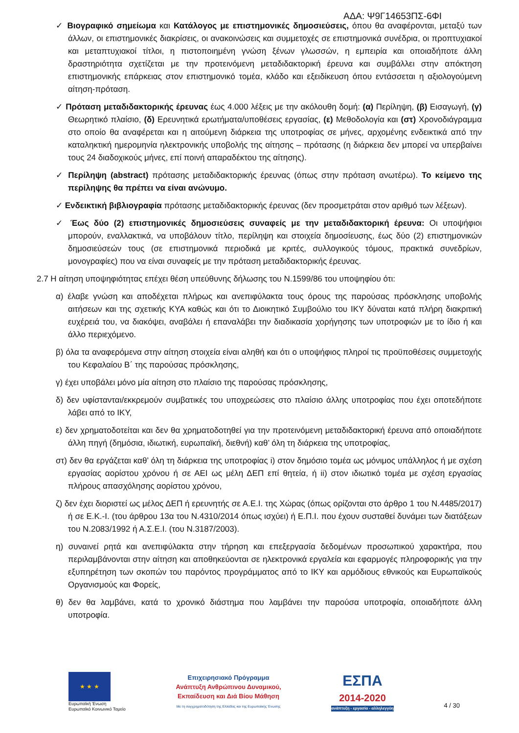ΑΔΑ: Ψ9Γ14653ΠΣ-6ΦΙ
✓ Βιογραφικό σημείωμα και Κατάλογος με επιστημονικές δημοσιεύσεις, όπου θα αναφέρονται, μεταξύ των άλλων, οι επιστημονικές διακρίσεις, οι ανακοινώσεις και συμμετοχές σε επιστημονικά συνέδρια, οι προπτυχιακοί και μεταπτυχιακοί τίτλοι, η πιστοποιημένη γνώση ξένων γλωσσών, η εμπειρία και οποιαδήποτε άλλη δραστηριότητα σχετίζεται με την προτεινόμενη μεταδιδακτορική έρευνα και συμβάλλει στην απόκτηση επιστημονικής επάρκειας στον επιστημονικό τομέα, κλάδο και εξειδίκευση όπου εντάσσεται η αξιολογούμενη αίτηση-πρόταση.
✓ Πρόταση μεταδιδακτορικής έρευνας έως 4.000 λέξεις με την ακόλουθη δομή: (α) Περίληψη, (β) Εισαγωγή, (γ) Θεωρητικό πλαίσιο, (δ) Ερευνητικά ερωτήματα/υποθέσεις εργασίας, (ε) Μεθοδολογία και (στ) Χρονοδιάγραμμα στο οποίο θα αναφέρεται και η αιτούμενη διάρκεια της υποτροφίας σε μήνες, αρχομένης ενδεικτικά από την καταληκτική ημερομηνία ηλεκτρονικής υποβολής της αίτησης – πρότασης (η διάρκεια δεν μπορεί να υπερβαίνει τους 24 διαδοχικούς μήνες, επί ποινή απαραδέκτου της αίτησης).
✓ Περίληψη (abstract) πρότασης μεταδιδακτορικής έρευνας (όπως στην πρόταση ανωτέρω). Το κείμενο της περίληψης θα πρέπει να είναι ανώνυμο.
✓ Ενδεικτική βιβλιογραφία πρότασης μεταδιδακτορικής έρευνας (δεν προσμετράται στον αριθμό των λέξεων).
✓ Έως δύο (2) επιστημονικές δημοσιεύσεις συναφείς με την μεταδιδακτορική έρευνα: Οι υποψήφιοι μπορούν, εναλλακτικά, να υποβάλουν τίτλο, περίληψη και στοιχεία δημοσίευσης, έως δύο (2) επιστημονικών δημοσιεύσεών τους (σε επιστημονικά περιοδικά με κριτές, συλλογικούς τόμους, πρακτικά συνεδρίων, μονογραφίες) που να είναι συναφείς με την πρόταση μεταδιδακτορικής έρευνας.
2.7 Η αίτηση υποψηφιότητας επέχει θέση υπεύθυνης δήλωσης του Ν.1599/86 του υποψηφίου ότι:
α) έλαβε γνώση και αποδέχεται πλήρως και ανεπιφύλακτα τους όρους της παρούσας πρόσκλησης υποβολής αιτήσεων και της σχετικής ΚΥΑ καθώς και ότι το Διοικητικό Συμβούλιο του ΙΚΥ δύναται κατά πλήρη διακριτική ευχέρειά του, να διακόψει, αναβάλει ή επαναλάβει την διαδικασία χορήγησης των υποτροφιών με το ίδιο ή και άλλο περιεχόμενο.
β) όλα τα αναφερόμενα στην αίτηση στοιχεία είναι αληθή και ότι ο υποψήφιος πληροί τις προϋποθέσεις συμμετοχής του Κεφαλαίου Β΄ της παρούσας πρόσκλησης,
γ) έχει υποβάλει μόνο μία αίτηση στο πλαίσιο της παρούσας πρόσκλησης,
δ) δεν υφίστανται/εκκρεμούν συμβατικές του υποχρεώσεις στο πλαίσιο άλλης υποτροφίας που έχει οποτεδήποτε λάβει από το ΙΚΥ,
ε) δεν χρηματοδοτείται και δεν θα χρηματοδοτηθεί για την προτεινόμενη μεταδιδακτορική έρευνα από οποιαδήποτε άλλη πηγή (δημόσια, ιδιωτική, ευρωπαϊκή, διεθνή) καθ’ όλη τη διάρκεια της υποτροφίας,
στ) δεν θα εργάζεται καθ’ όλη τη διάρκεια της υποτροφίας i) στον δημόσιο τομέα ως μόνιμος υπάλληλος ή με σχέση εργασίας αορίστου χρόνου ή σε ΑΕΙ ως μέλη ΔΕΠ επί θητεία, ή ii) στον ιδιωτικό τομέα με σχέση εργασίας πλήρους απασχόλησης αορίστου χρόνου,
ζ) δεν έχει διοριστεί ως μέλος ΔΕΠ ή ερευνητής σε Α.Ε.Ι. της Χώρας (όπως ορίζονται στο άρθρο 1 του Ν.4485/2017) ή σε Ε.Κ.-Ι. (του άρθρου 13α του Ν.4310/2014 όπως ισχύει) ή Ε.Π.Ι. που έχουν συσταθεί δυνάμει των διατάξεων του Ν.2083/1992 ή Α.Σ.Ε.Ι. (του Ν.3187/2003).
η) συναινεί ρητά και ανεπιφύλακτα στην τήρηση και επεξεργασία δεδομένων προσωπικού χαρακτήρα, που περιλαμβάνονται στην αίτηση και αποθηκεύονται σε ηλεκτρονικά εργαλεία και εφαρμογές πληροφορικής για την εξυπηρέτηση των σκοπών του παρόντος προγράμματος από το ΙΚΥ και αρμόδιους εθνικούς και Ευρωπαϊκούς Οργανισμούς και Φορείς,
θ) δεν θα λαμβάνει, κατά το χρονικό διάστημα που λαμβάνει την παρούσα υποτροφία, οποιαδήποτε άλλη υποτροφία.
★ ★ ★
Ευρωπαϊκή Ένωση
Ευρωπαϊκό Κοινωνικό Ταμείο
Επιχειρησιακό Πρόγραμμα
Ανάπτυξη Ανθρώπινου Δυναμικού,
Εκπαίδευση και Διά Βίου Μάθηση
Με τη συγχρηματοδότηση της Ελλάδας και της Ευρωπαϊκής Ένωσης
ΕΣΠΑ
2014-2020
ανάπτυξη - εργασία - αλληλεγγύη
4 / 30